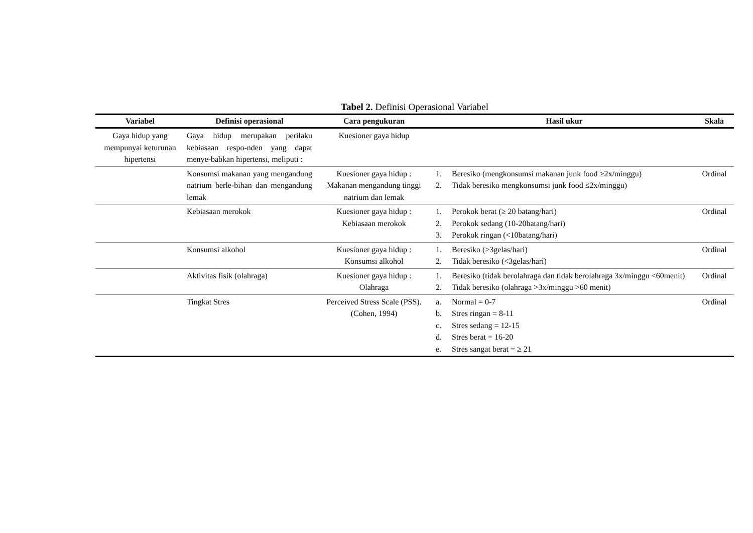Tabel 2. Definisi Operasional Variabel
| Variabel | Definisi operasional | Cara pengukuran | Hasil ukur | Skala |
| --- | --- | --- | --- | --- |
| Gaya hidup yang mempunyai keturunan hipertensi | Gaya hidup merupakan perilaku kebiasaan respo-nden yang dapat menye-babkan hipertensi, meliputi : | Kuesioner gaya hidup | | |
| | Konsumsi makanan yang mengandung natrium berle-bihan dan mengandung lemak | Kuesioner gaya hidup : Makanan mengandung tinggi natrium dan lemak | 1. Beresiko (mengkonsumsi makanan junk food ≥2x/minggu) 2. Tidak beresiko mengkonsumsi junk food ≤2x/minggu) | Ordinal |
| | Kebiasaan merokok | Kuesioner gaya hidup : Kebiasaan merokok | 1. Perokok berat (≥ 20 batang/hari) 2. Perokok sedang (10-20batang/hari) 3. Perokok ringan (<10batang/hari) | Ordinal |
| | Konsumsi alkohol | Kuesioner gaya hidup : Konsumsi alkohol | 1. Beresiko (>3gelas/hari) 2. Tidak beresiko (<3gelas/hari) | Ordinal |
| | Aktivitas fisik (olahraga) | Kuesioner gaya hidup : Olahraga | 1. Beresiko (tidak berolahraga dan tidak berolahraga 3x/minggu <60menit) 2. Tidak beresiko (olahraga >3x/minggu >60 menit) | Ordinal |
| | Tingkat Stres | Perceived Stress Scale (PSS). (Cohen, 1994) | a. Normal = 0-7 b. Stres ringan = 8-11 c. Stres sedang = 12-15 d. Stres berat = 16-20 e. Stres sangat berat = ≥ 21 | Ordinal |